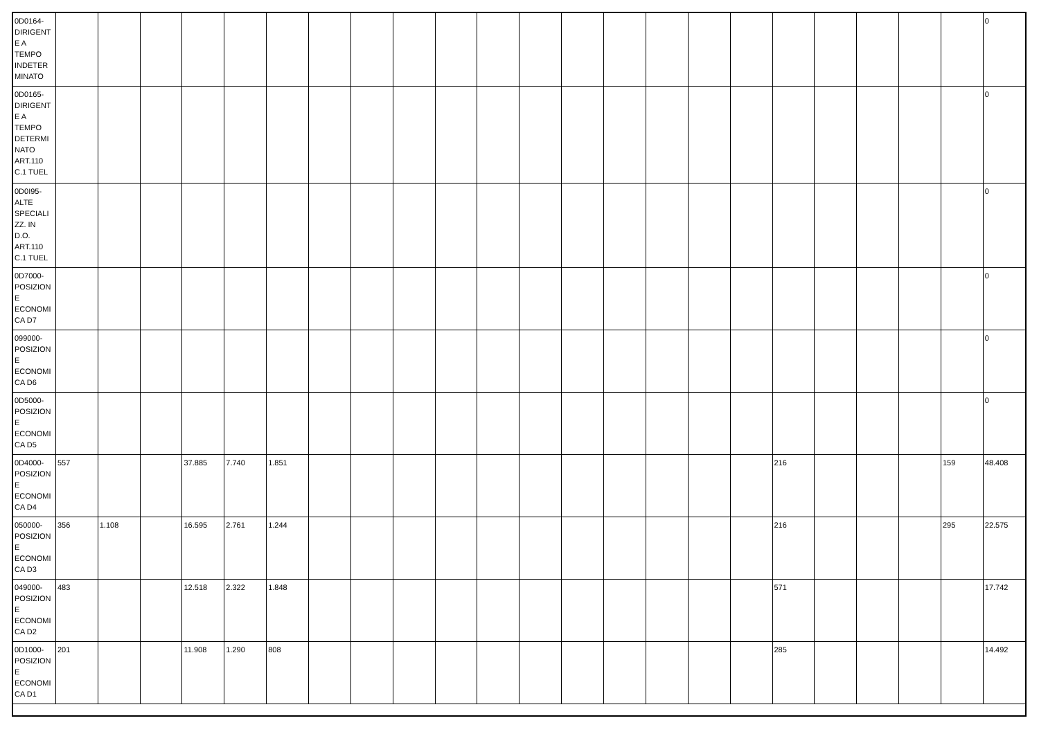| 0D0164- DIRIGENT E A TEMPO INDETER MINATO | | | | | | | | | | | | | | | | | | | | | | | 0 |
| 0D0165- DIRIGENT E A TEMPO DETERMI NATO ART.110 C.1 TUEL | | | | | | | | | | | | | | | | | | | | | | | 0 |
| 0D0I95- ALTE SPECIALI ZZ. IN D.O. ART.110 C.1 TUEL | | | | | | | | | | | | | | | | | | | | | | | 0 |
| 0D7000- POSIZION E ECONOMI CA D7 | | | | | | | | | | | | | | | | | | | | | | | 0 |
| 099000- POSIZION E ECONOMI CA D6 | | | | | | | | | | | | | | | | | | | | | | | 0 |
| 0D5000- POSIZION E ECONOMI CA D5 | | | | | | | | | | | | | | | | | | | | | | | 0 |
| 0D4000- POSIZION E ECONOMI CA D4 | 557 | | | 37.885 | 7.740 | 1.851 | | | | | | | | | | | | 216 | | | | 159 | 48.408 |
| 050000- POSIZION E ECONOMI CA D3 | 356 | 1.108 | | 16.595 | 2.761 | 1.244 | | | | | | | | | | | | 216 | | | | 295 | 22.575 |
| 049000- POSIZION E ECONOMI CA D2 | 483 | | | 12.518 | 2.322 | 1.848 | | | | | | | | | | | | 571 | | | | | 17.742 |
| 0D1000- POSIZION E ECONOMI CA D1 | 201 | | | 11.908 | 1.290 | 808 | | | | | | | | | | | | 285 | | | | | 14.492 |